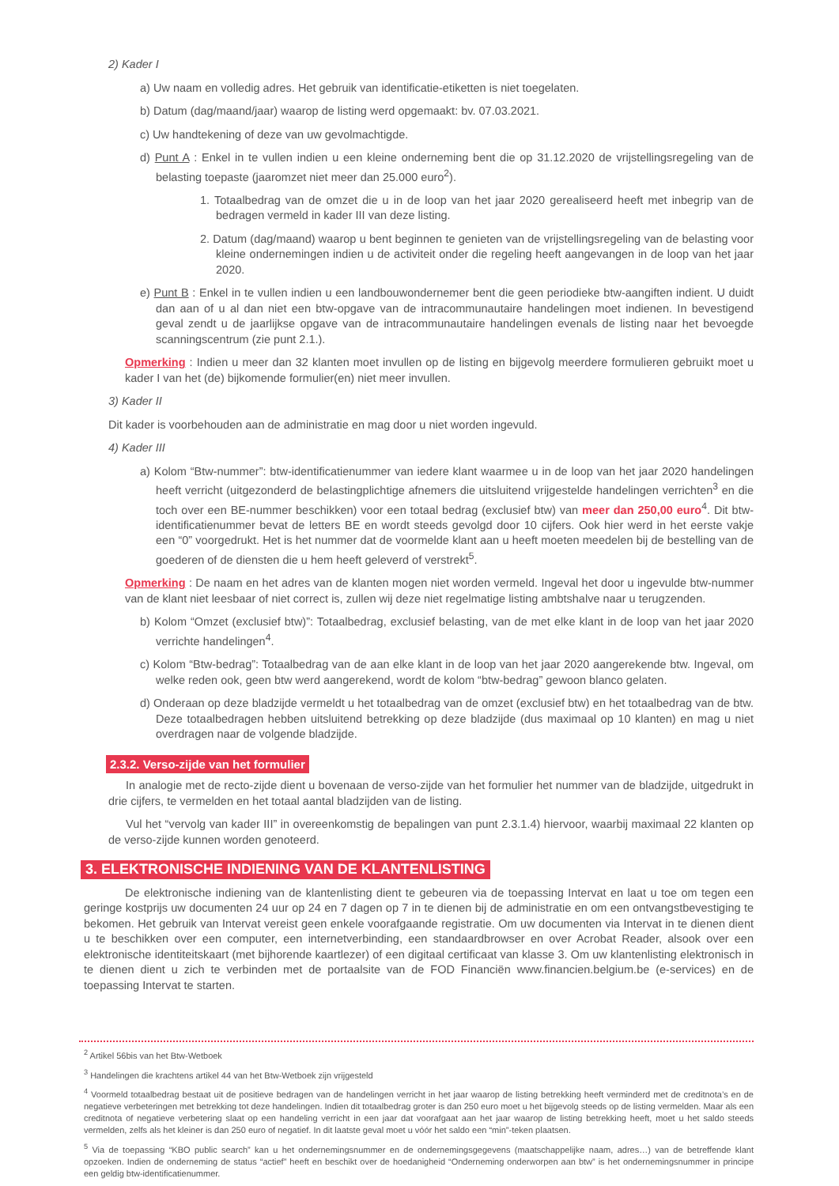2) Kader I
a) Uw naam en volledig adres. Het gebruik van identificatie-etiketten is niet toegelaten.
b) Datum (dag/maand/jaar) waarop de listing werd opgemaakt: bv. 07.03.2021.
c) Uw handtekening of deze van uw gevolmachtigde.
d) Punt A : Enkel in te vullen indien u een kleine onderneming bent die op 31.12.2020 de vrijstellingsregeling van de belasting toepaste (jaaromzet niet meer dan 25.000 euro<sup>2</sup>).
1. Totaalbedrag van de omzet die u in de loop van het jaar 2020 gerealiseerd heeft met inbegrip van de bedragen vermeld in kader III van deze listing.
2. Datum (dag/maand) waarop u bent beginnen te genieten van de vrijstellingsregeling van de belasting voor kleine ondernemingen indien u de activiteit onder die regeling heeft aangevangen in de loop van het jaar 2020.
e) Punt B : Enkel in te vullen indien u een landbouwondernemer bent die geen periodieke btw-aangiften indient. U duidt dan aan of u al dan niet een btw-opgave van de intracommunautaire handelingen moet indienen. In bevestigend geval zendt u de jaarlijkse opgave van de intracommunautaire handelingen evenals de listing naar het bevoegde scanningscentrum (zie punt 2.1.).
Opmerking : Indien u meer dan 32 klanten moet invullen op de listing en bijgevolg meerdere formulieren gebruikt moet u kader I van het (de) bijkomende formulier(en) niet meer invullen.
3) Kader II
Dit kader is voorbehouden aan de administratie en mag door u niet worden ingevuld.
4) Kader III
a) Kolom “Btw-nummer”: btw-identificatienummer van iedere klant waarmee u in de loop van het jaar 2020 handelingen heeft verricht (uitgezonderd de belastingplichtige afnemers die uitsluitend vrijgestelde handelingen verrichten<sup>3</sup> en die toch over een BE-nummer beschikken) voor een totaal bedrag (exclusief btw) van meer dan 250,00 euro<sup>4</sup>. Dit btw-identificatienummer bevat de letters BE en wordt steeds gevolgd door 10 cijfers. Ook hier werd in het eerste vakje een “0” voorgedrukt. Het is het nummer dat de voormelde klant aan u heeft moeten meedelen bij de bestelling van de goederen of de diensten die u hem heeft geleverd of verstrekt<sup>5</sup>.
Opmerking : De naam en het adres van de klanten mogen niet worden vermeld. Ingeval het door u ingevulde btw-nummer van de klant niet leesbaar of niet correct is, zullen wij deze niet regelmatige listing ambtshalve naar u terugzenden.
b) Kolom “Omzet (exclusief btw)”: Totaalbedrag, exclusief belasting, van de met elke klant in de loop van het jaar 2020 verrichte handelingen<sup>4</sup>.
c) Kolom “Btw-bedrag”: Totaalbedrag van de aan elke klant in de loop van het jaar 2020 aangerekende btw. Ingeval, om welke reden ook, geen btw werd aangerekend, wordt de kolom “btw-bedrag” gewoon blanco gelaten.
d) Onderaan op deze bladzijde vermeldt u het totaalbedrag van de omzet (exclusief btw) en het totaalbedrag van de btw. Deze totaalbedragen hebben uitsluitend betrekking op deze bladzijde (dus maximaal op 10 klanten) en mag u niet overdragen naar de volgende bladzijde.
2.3.2. Verso-zijde van het formulier
In analogie met de recto-zijde dient u bovenaan de verso-zijde van het formulier het nummer van de bladzijde, uitgedrukt in drie cijfers, te vermelden en het totaal aantal bladzijden van de listing.
Vul het “vervolg van kader III” in overeenkomstig de bepalingen van punt 2.3.1.4) hiervoor, waarbij maximaal 22 klanten op de verso-zijde kunnen worden genoteerd.
3. ELEKTRONISCHE INDIENING VAN DE KLANTENLISTING
De elektronische indiening van de klantenlisting dient te gebeuren via de toepassing Intervat en laat u toe om tegen een geringe kostprijs uw documenten 24 uur op 24 en 7 dagen op 7 in te dienen bij de administratie en om een ontvangstbevestiging te bekomen. Het gebruik van Intervat vereist geen enkele voorafgaande registratie. Om uw documenten via Intervat in te dienen dient u te beschikken over een computer, een internetverbinding, een standaardbrowser en over Acrobat Reader, alsook over een elektronische identiteitskaart (met bijhorende kaartlezer) of een digitaal certificaat van klasse 3. Om uw klantenlisting elektronisch in te dienen dient u zich te verbinden met de portaalsite van de FOD Financiën www.financien.belgium.be (e-services) en de toepassing Intervat te starten.
<sup>2</sup> Artikel 56bis van het Btw-Wetboek
<sup>3</sup> Handelingen die krachtens artikel 44 van het Btw-Wetboek zijn vrijgesteld
<sup>4</sup> Voormeld totaalbedrag bestaat uit de positieve bedragen van de handelingen verricht in het jaar waarop de listing betrekking heeft verminderd met de creditnota’s en de negatieve verbeteringen met betrekking tot deze handelingen. Indien dit totaalbedrag groter is dan 250 euro moet u het bijgevolg steeds op de listing vermelden. Maar als een creditnota of negatieve verbetering slaat op een handeling verricht in een jaar dat voorafgaat aan het jaar waarop de listing betrekking heeft, moet u het saldo steeds vermelden, zelfs als het kleiner is dan 250 euro of negatief. In dit laatste geval moet u vóór het saldo een “min”-teken plaatsen.
<sup>5</sup> Via de toepassing “KBO public search” kan u het ondernemingsnummer en de ondernemingsgegevens (maatschappelijke naam, adres…) van de betreffende klant opzoeken. Indien de onderneming de status “actief” heeft en beschikt over de hoedanigheid “Onderneming onderworpen aan btw” is het ondernemingsnummer in principe een geldig btw-identificatienummer.